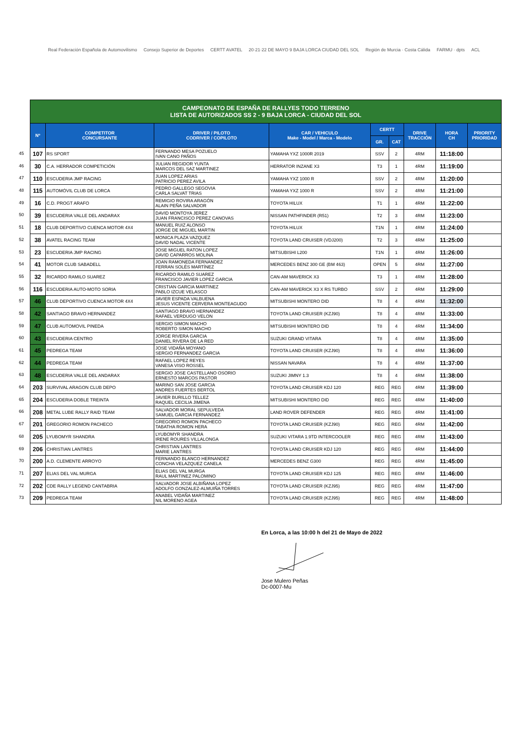Real Federación Española de Automovilismo Consejo Superior de Deportes CERTT AVATEL 20·21·22 DE MAYO 9 BAJA LORCA CIUDAD DEL SOL Región de Murcia · Costa Cálida FARMU · dpts ACL
45
46
47
48
49
50
51
52
53
54
55
56
57
58
59
60
61
62
63
64
65
66
67
68
69
70
71
72
73
| CAMPEONATO DE ESPAÑA DE RALLYES TODO TERRENO LISTA DE AUTORIZADOS SS 2 - 9 BAJA LORCA - CIUDAD DEL SOL | | | | | | | | |
| Nº | COMPETITOR CONCURSANTE | DRIVER / PILOTO CODRIVER / COPILOTO | CAR / VEHICULO Make - Model / Marca - Modelo | CERTT | | DRIVE TRACCIÓN | HORA CH | PRIORITY PRIORIDAD |
| | | | | GR. | CAT | | | |
| 107 | RS SPORT | FERNANDO MESA POZUELO IVAN CANO PAÑOS | YAMAHA YXZ 1000R 2019 | SSV | 2 | 4RM | 11:18:00 | |
| 30 | C.A. HERRADOR COMPETICIÓN | JULIAN REGIDOR YUNTA MARCOS DEL SAZ MARTINEZ | HERRATOR INZANE X3 | T3 | 1 | 4RM | 11:19:00 | |
| 110 | ESCUDERIA JMP RACING | JUAN LOPEZ ARIAS PATRICIO PEREZ AVILA | YAMAHA YXZ 1000 R | SSV | 2 | 4RM | 11:20:00 | |
| 115 | AUTOMÓVIL CLUB DE LORCA | PEDRO GALLEGO SEGOVIA CARLA SALVAT TRIAS | YAMAHA YXZ 1000 R | SSV | 2 | 4RM | 11:21:00 | |
| 16 | C.D. PROGT ARAFO | REMIGIO ROVIRA ARAGÓN ALAIN PEÑA SALVADOR | TOYOTA HILUX | T1 | 1 | 4RM | 11:22:00 | |
| 39 | ESCUDERIA VALLE DEL ANDARAX | DAVID MONTOYA JEREZ JUAN FRANCISCO PEREZ CANOVAS | NISSAN PATHFINDER (R51) | T2 | 3 | 4RM | 11:23:00 | |
| 18 | CLUB DEPORTIVO CUENCA MOTOR 4X4 | MANUEL RUIZ ALONSO JORGE DE MIGUEL MARTIN | TOYOTA HILUX | T1N | 1 | 4RM | 11:24:00 | |
| 38 | AVATEL RACING TEAM | MONICA PLAZA VAZQUEZ DAVID NADAL VICENTE | TOYOTA LAND CRUISER (VDJ200) | T2 | 3 | 4RM | 11:25:00 | |
| 23 | ESCUDERIA JMP RACING | JOSE MIGUEL RATON LOPEZ DAVID CAPARROS MOLINA | MITSUBISHI L200 | T1N | 1 | 4RM | 11:26:00 | |
| 41 | MOTOR CLUB SABADELL | JOAN RAMONEDA FERNANDEZ FERRAN SOLÉS MARTÍNEZ | MERCEDES BENZ 300 GE (BM 463) | OPEN | 5 | 4RM | 11:27:00 | |
| 32 | RICARDO RAMILO SUAREZ | RICARDO RAMILO SUAREZ FRANCISCO JAVIER LOPEZ GARCIA | CAN-AM MAVERICK X3 | T3 | 1 | 4RM | 11:28:00 | |
| 116 | ESCUDERIA AUTO-MOTO SORIA | CRISTIAN GARCIA MARTINEZ PABLO IZCUE VELASCO | CAN-AM MAVERICK X3 X RS TURBO | SSV | 2 | 4RM | 11:29:00 | |
| 46 | CLUB DEPORTIVO CUENCA MOTOR 4X4 | JAVIER ESPADA VALBUENA JESUS VICENTE CERVERA MONTEAGUDO | MITSUBISHI MONTERO DID | T8 | 4 | 4RM | 11:32:00 | |
| 42 | SANTIAGO BRAVO HERNANDEZ | SANTIAGO BRAVO HERNANDEZ RAFAEL VERDUGO VELON | TOYOTA LAND CRUISER (KZJ90) | T8 | 4 | 4RM | 11:33:00 | |
| 47 | CLUB AUTOMOVIL PINEDA | SERGIO SIMON MACHO ROBERTO SIMON MACHO | MITSUBISHI MONTERO DID | T8 | 4 | 4RM | 11:34:00 | |
| 43 | ESCUDERIA CENTRO | JORGE RIVERA GARCIA DANIEL RIVERA DE LA RED | SUZUKI GRAND VITARA | T8 | 4 | 4RM | 11:35:00 | |
| 45 | PEDREGA TEAM | JOSE VIDAÑA MOYANO SERGIO FERNANDEZ GARCIA | TOYOTA LAND CRUISER (KZJ90) | T8 | 4 | 4RM | 11:36:00 | |
| 44 | PEDREGA TEAM | RAFAEL LOPEZ REYES VANESA VISO ROSSEL | NISSAN NAVARA | T8 | 4 | 4RM | 11:37:00 | |
| 48 | ESCUDERIA VALLE DEL ANDARAX | SERGIO JOSE CASTELLANO OSORIO ERNESTO MARCOS PASTOR | SUZUKI JIMNY 1.3 | T8 | 4 | 4RM | 11:38:00 | |
| 203 | SURVIVAL ARAGON CLUB DEPO | MARINO SAN JOSE GARCIA ANDRES FUERTES BERTOL | TOYOTA LAND CRUISER KDJ 120 | REG | REG | 4RM | 11:39:00 | |
| 204 | ESCUDERIA DOBLE TREINTA | JAVIER BURILLO TELLEZ RAQUEL CECILIA JIMENA | MITSUBISHI MONTERO DID | REG | REG | 4RM | 11:40:00 | |
| 208 | METAL LUBE RALLY RAID TEAM | SALVADOR MORAL SEPULVEDA SAMUEL GARCIA FERNANDEZ | LAND ROVER DEFENDER | REG | REG | 4RM | 11:41:00 | |
| 201 | GREGORIO ROMON PACHECO | GREGORIO ROMON PACHECO TABATHA ROMON HERA | TOYOTA LAND CRUISER (KZJ90) | REG | REG | 4RM | 11:42:00 | |
| 205 | LYUBOMYR SHANDRA | LYUBOMYR SHANDRA IRENE ROURES VILLALONGA | SUZUKI VITARA 1.9TD INTERCOOLER | REG | REG | 4RM | 11:43:00 | |
| 206 | CHRISTIAN LANTRES | CHRISTIAN LANTRES MARIE LANTRES | TOYOTA LAND CRUISER KDJ 120 | REG | REG | 4RM | 11:44:00 | |
| 200 | A.D. CLEMENTE ARROYO | FERNANDO BLANCO HERNANDEZ CONCHA VELAZQUEZ CANELA | MERCEDES BENZ G300 | REG | REG | 4RM | 11:45:00 | |
| 207 | ELIAS DEL VAL MURGA | ELIAS DEL VAL MURGA RAUL MARTINEZ PALOMINO | TOYOTA LAND CRUISER KDJ 125 | REG | REG | 4RM | 11:46:00 | |
| 202 | CDE RALLY LEGEND CANTABRIA | SALVADOR JOSE ALBIÑANA LOPEZ ADOLFO GONZALEZ-ALMUIÑA TORRES | TOYOTA LAND CRUISER (KZJ95) | REG | REG | 4RM | 11:47:00 | |
| 209 | PEDREGA TEAM | ANABEL VIDAÑA MARTINEZ NIL MORENO AGEA | TOYOTA LAND CRUISER (KZJ95) | REG | REG | 4RM | 11:48:00 | |
En Lorca, a las 10:00 h del 21 de Mayo de 2022 Jose Mulero Peñas
Dc-0007-Mu